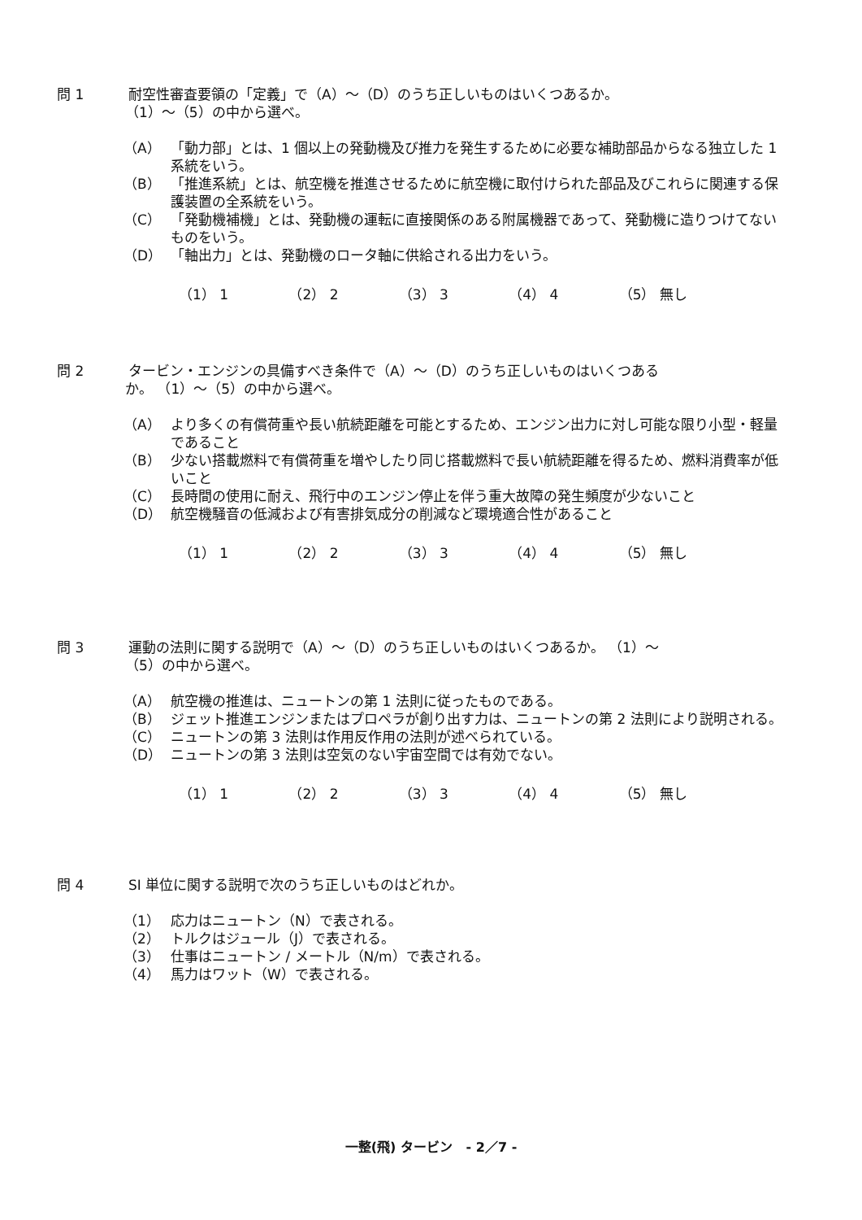問 1 耐空性審査要領の「定義」で（A）～（D）のうち正しいものはいくつあるか。
（1）～（5）の中から選べ。
（A） 「動力部」とは、1 個以上の発動機及び推力を発生するために必要な補助部品からなる独立した 1 系統をいう。
（B） 「推進系統」とは、航空機を推進させるために航空機に取付けられた部品及びこれらに関連する保護装置の全系統をいう。
（C） 「発動機補機」とは、発動機の運転に直接関係のある附属機器であって、発動機に造りつけてないものをいう。
（D） 「軸出力」とは、発動機のロータ軸に供給される出力をいう。
（1） 1 （2） 2 （3） 3 （4） 4 （5） 無し
問 2 タービン・エンジンの具備すべき条件で（A）～（D）のうち正しいものはいくつある
か。 （1）～（5）の中から選べ。
（A） より多くの有償荷重や長い航続距離を可能とするため、エンジン出力に対し可能な限り小型・軽量であること
（B） 少ない搭載燃料で有償荷重を増やしたり同じ搭載燃料で長い航続距離を得るため、燃料消費率が低いこと
（C） 長時間の使用に耐え、飛行中のエンジン停止を伴う重大故障の発生頻度が少ないこと
（D） 航空機騒音の低減および有害排気成分の削減など環境適合性があること
（1） 1 （2） 2 （3） 3 （4） 4 （5） 無し
問 3 運動の法則に関する説明で（A）～（D）のうち正しいものはいくつあるか。 （1）～
（5）の中から選べ。
（A） 航空機の推進は、ニュートンの第 1 法則に従ったものである。
（B） ジェット推進エンジンまたはプロペラが創り出す力は、ニュートンの第 2 法則により説明される。
（C） ニュートンの第 3 法則は作用反作用の法則が述べられている。
（D） ニュートンの第 3 法則は空気のない宇宙空間では有効でない。
（1） 1 （2） 2 （3） 3 （4） 4 （5） 無し
問 4 SI 単位に関する説明で次のうち正しいものはどれか。
（1） 応力はニュートン（N）で表される。
（2） トルクはジュール（J）で表される。
（3） 仕事はニュートン / メートル（N/m）で表される。
（4） 馬力はワット（W）で表される。
一整(飛) タービン - 2／7 -